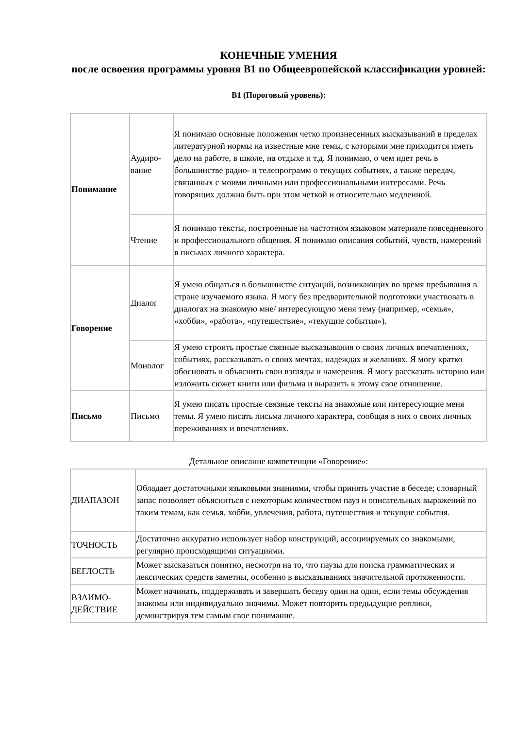КОНЕЧНЫЕ УМЕНИЯ
после освоения программы уровня В1 по Общеевропейской классификации уровней:
В1 (Пороговый уровень):
| Понимание | Аудиро- вание | Я понимаю основные положения четко произнесенных высказываний в пределах литературной нормы на известные мне темы, с которыми мне приходится иметь дело на работе, в школе, на отдыхе и т.д. Я понимаю, о чем идет речь в большинстве радио- и телепрограмм о текущих событиях, а также передач, связанных с моими личными или профессиональными интересами. Речь говорящих должна быть при этом четкой и относительно медленной. |
| | Чтение | Я понимаю тексты, построенные на частотном языковом материале повседневного и профессионального общения. Я понимаю описания событий, чувств, намерений в письмах личного характера. |
| Говорение | Диалог | Я умею общаться в большинстве ситуаций, возникающих во время пребывания в стране изучаемого языка. Я могу без предварительной подготовки участвовать в диалогах на знакомую мне/ интересующую меня тему (например, «семья», «хобби», «работа», «путешествие», «текущие события»). |
| | Монолог | Я умею строить простые связные высказывания о своих личных впечатлениях, событиях, рассказывать о своих мечтах, надеждах и желаниях. Я могу кратко обосновать и объяснить свои взгляды и намерения. Я могу рассказать историю или изложить сюжет книги или фильма и выразить к этому свое отношение. |
| Письмо | Письмо | Я умею писать простые связные тексты на знакомые или интересующие меня темы. Я умею писать письма личного характера, сообщая в них о своих личных переживаниях и впечатлениях. |
Детальное описание компетенции «Говорение»:
| ДИАПАЗОН | Обладает достаточными языковыми знаниями, чтобы принять участие в беседе; словарный запас позволяет объясниться с некоторым количеством пауз и описательных выражений по таким темам, как семья, хобби, увлечения, работа, путешествия и текущие события. |
| ТОЧНОСТЬ | Достаточно аккуратно использует набор конструкций, ассоциируемых со знакомыми, регулярно происходящими ситуациями. |
| БЕГЛОСТЬ | Может высказаться понятно, несмотря на то, что паузы для поиска грамматических и лексических средств заметны, особенно в высказываниях значительной протяженности. |
| ВЗАИМО- ДЕЙСТВИЕ | Может начинать, поддерживать и завершать беседу один на один, если темы обсуждения знакомы или индивидуально значимы. Может повторить предыдущие реплики, демонстрируя тем самым свое понимание. |